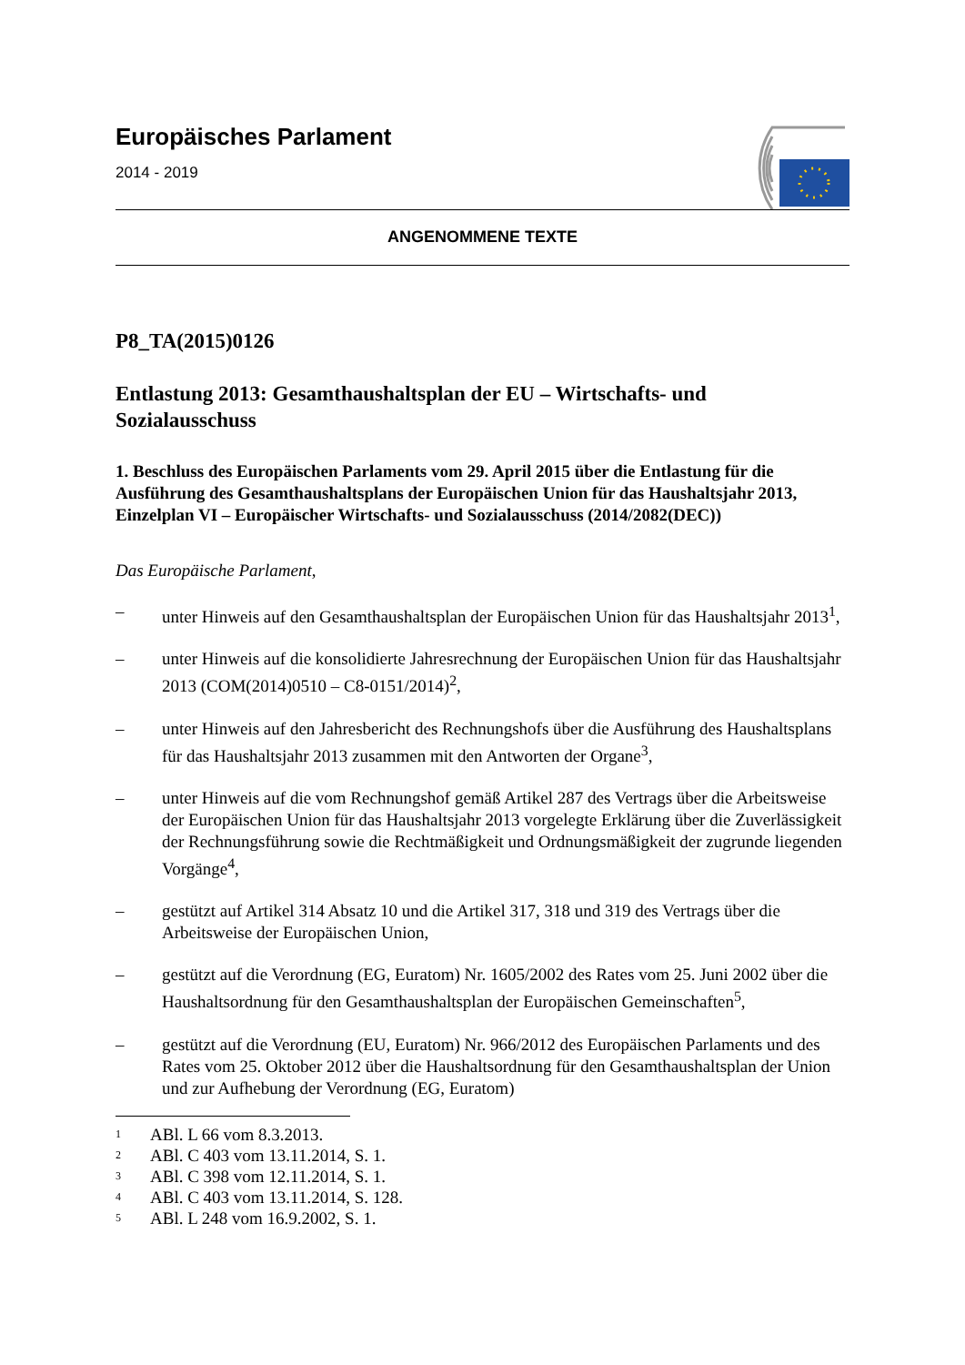Europäisches Parlament
2014 - 2019
ANGENOMMENE TEXTE
P8_TA(2015)0126
Entlastung 2013: Gesamthaushaltsplan der EU – Wirtschafts- und Sozialausschuss
1. Beschluss des Europäischen Parlaments vom 29. April 2015 über die Entlastung für die Ausführung des Gesamthaushaltsplans der Europäischen Union für das Haushaltsjahr 2013, Einzelplan VI – Europäischer Wirtschafts- und Sozialausschuss (2014/2082(DEC))
Das Europäische Parlament,
– unter Hinweis auf den Gesamthaushaltsplan der Europäischen Union für das Haushaltsjahr 2013<sup>1</sup>,
– unter Hinweis auf die konsolidierte Jahresrechnung der Europäischen Union für das Haushaltsjahr 2013 (COM(2014)0510 – C8-0151/2014)<sup>2</sup>,
– unter Hinweis auf den Jahresbericht des Rechnungshofs über die Ausführung des Haushaltsplans für das Haushaltsjahr 2013 zusammen mit den Antworten der Organe<sup>3</sup>,
– unter Hinweis auf die vom Rechnungshof gemäß Artikel 287 des Vertrags über die Arbeitsweise der Europäischen Union für das Haushaltsjahr 2013 vorgelegte Erklärung über die Zuverlässigkeit der Rechnungsführung sowie die Rechtmäßigkeit und Ordnungsmäßigkeit der zugrunde liegenden Vorgänge<sup>4</sup>,
– gestützt auf Artikel 314 Absatz 10 und die Artikel 317, 318 und 319 des Vertrags über die Arbeitsweise der Europäischen Union,
– gestützt auf die Verordnung (EG, Euratom) Nr. 1605/2002 des Rates vom 25. Juni 2002 über die Haushaltsordnung für den Gesamthaushaltsplan der Europäischen Gemeinschaften<sup>5</sup>,
– gestützt auf die Verordnung (EU, Euratom) Nr. 966/2012 des Europäischen Parlaments und des Rates vom 25. Oktober 2012 über die Haushaltsordnung für den Gesamthaushaltsplan der Union und zur Aufhebung der Verordnung (EG, Euratom)
<sup>1</sup> ABl. L 66 vom 8.3.2013.
<sup>2</sup> ABl. C 403 vom 13.11.2014, S. 1.
<sup>3</sup> ABl. C 398 vom 12.11.2014, S. 1.
<sup>4</sup> ABl. C 403 vom 13.11.2014, S. 128.
<sup>5</sup> ABl. L 248 vom 16.9.2002, S. 1.